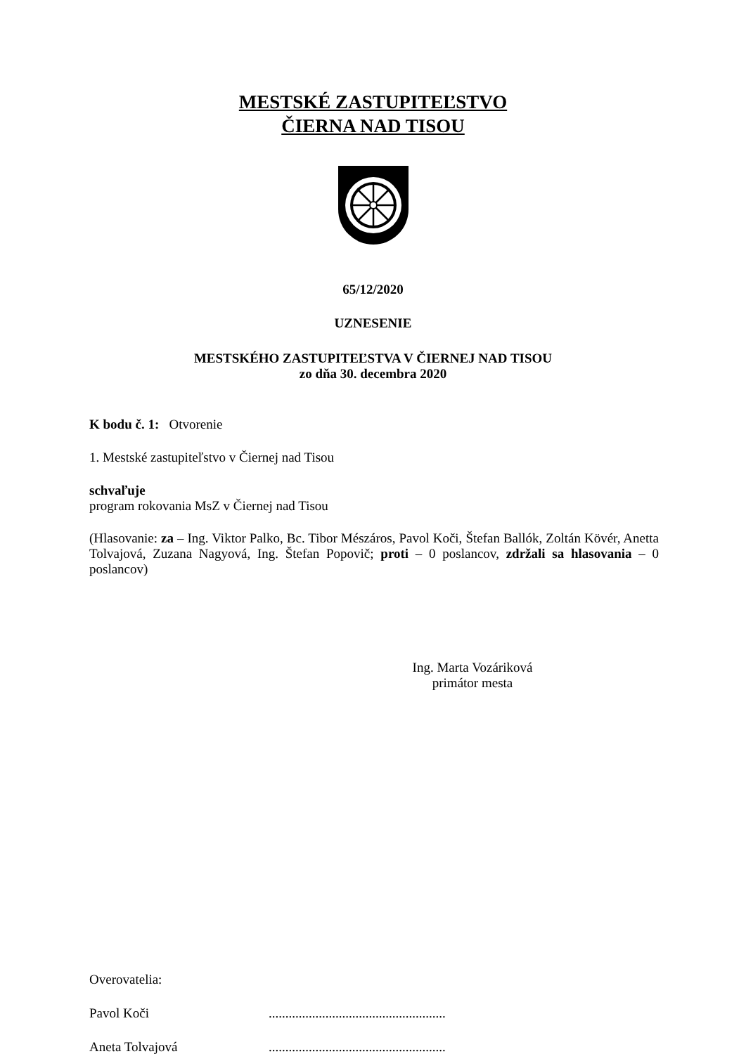MESTSKÉ ZASTUPITEĽSTVO
ČIERNA NAD TISOU
65/12/2020
UZNESENIE
MESTSKÉHO ZASTUPITEĽSTVA V ČIERNEJ NAD TISOU
zo dňa 30. decembra 2020
K bodu č. 1: Otvorenie
1. Mestské zastupiteľstvo v Čiernej nad Tisou
schvaľuje
program rokovania MsZ v Čiernej nad Tisou
(Hlasovanie: za – Ing. Viktor Palko, Bc. Tibor Mészáros, Pavol Koči, Štefan Ballók, Zoltán Kövér, Anetta Tolvajová, Zuzana Nagyová, Ing. Štefan Popovič; proti – 0 poslancov, zdržali sa hlasovania – 0 poslancov)
Ing. Marta Vozáriková
primátor mesta
Overovatelia:
Pavol Koči.....................................................
Aneta Tolvajová.....................................................